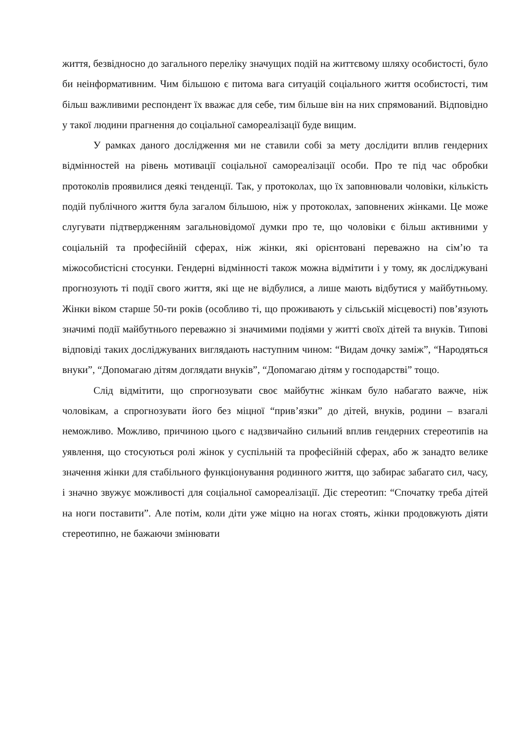життя, безвідносно до загального переліку значущих подій на життєвому шляху особистості, було би неінформативним. Чим більшою є питома вага ситуацій соціального життя особистості, тим більш важливими респондент їх вважає для себе, тим більше він на них спрямований. Відповідно у такої людини прагнення до соціальної самореалізації буде вищим.
У рамках даного дослідження ми не ставили собі за мету дослідити вплив гендерних відмінностей на рівень мотивації соціальної самореалізації особи. Про те під час обробки протоколів проявилися деякі тенденції. Так, у протоколах, що їх заповнювали чоловіки, кількість подій публічного життя була загалом більшою, ніж у протоколах, заповнених жінками. Це може слугувати підтвердженням загальновідомої думки про те, що чоловіки є більш активними у соціальній та професійній сферах, ніж жінки, які орієнтовані переважно на сім’ю та міжособистісні стосунки. Гендерні відмінності також можна відмітити і у тому, як досліджувані прогнозують ті події свого життя, які ще не відбулися, а лише мають відбутися у майбутньому. Жінки віком старше 50-ти років (особливо ті, що проживають у сільській місцевості) пов’язують значимі події майбутнього переважно зі значимими подіями у житті своїх дітей та внуків. Типові відповіді таких досліджуваних виглядають наступним чином: “Видам дочку заміж”, “Народяться внуки”, “Допомагаю дітям доглядати внуків”, “Допомагаю дітям у господарстві” тощо.
Слід відмітити, що спрогнозувати своє майбутнє жінкам було набагато важче, ніж чоловікам, а спрогнозувати його без міцної “прив’язки” до дітей, внуків, родини – взагалі неможливо. Можливо, причиною цього є надзвичайно сильний вплив гендерних стереотипів на уявлення, що стосуються ролі жінок у суспільній та професійній сферах, або ж занадто велике значення жінки для стабільного функціонування родинного життя, що забирає забагато сил, часу, і значно звужує можливості для соціальної самореалізації. Діє стереотип: “Спочатку треба дітей на ноги поставити”. Але потім, коли діти уже міцно на ногах стоять, жінки продовжують діяти стереотипно, не бажаючи змінювати